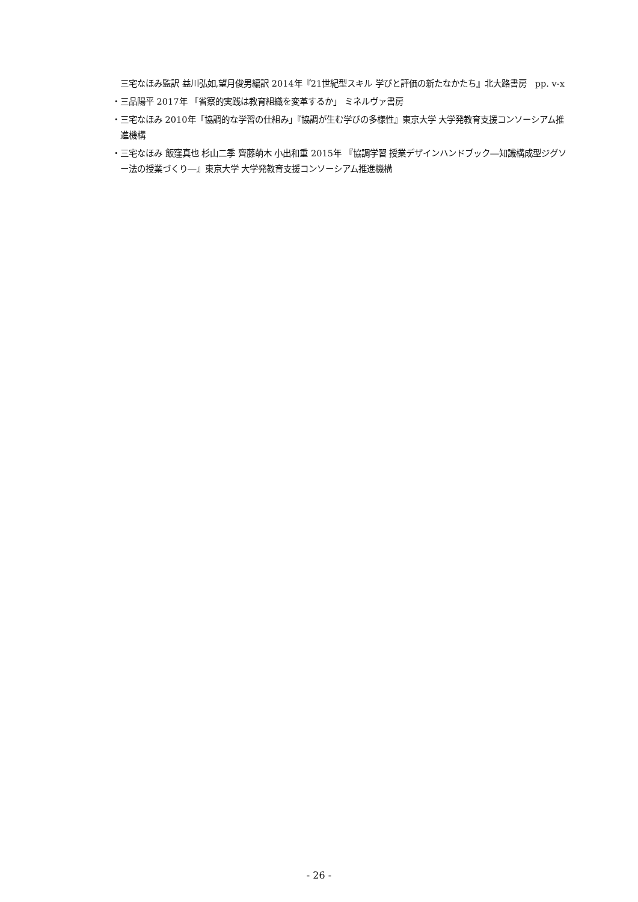三宅なほみ監訳 益川弘如,望月俊男編訳 2014年『21世紀型スキル 学びと評価の新たなかたち』北大路書房　pp. v-x
・三品陽平 2017年 「省察的実践は教育組織を変革するか」 ミネルヴァ書房
・三宅なほみ 2010年「協調的な学習の仕組み」『協調が生む学びの多様性』東京大学 大学発教育支援コンソーシアム推進機構
・三宅なほみ 飯窪真也 杉山二季 齊藤萌木 小出和重 2015年 『協調学習 授業デザインハンドブック―知識構成型ジグソー法の授業づくり―』東京大学 大学発教育支援コンソーシアム推進機構
- 26 -